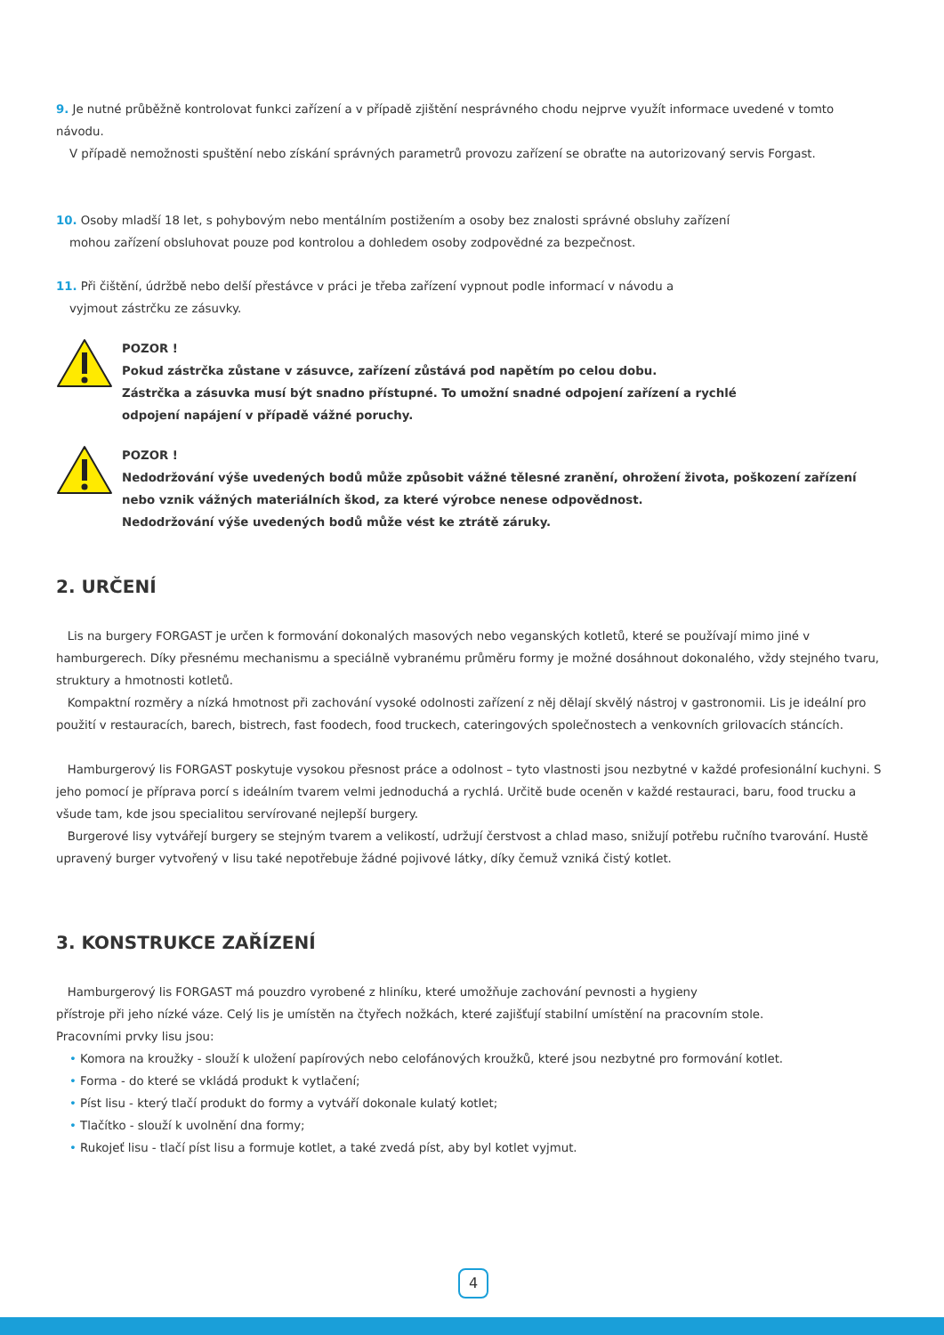9. Je nutné průběžně kontrolovat funkci zařízení a v případě zjištění nesprávného chodu nejprve využít informace uvedené v tomto návodu.
V případě nemožnosti spuštění nebo získání správných parametrů provozu zařízení se obraťte na autorizovaný servis Forgast.
10. Osoby mladší 18 let, s pohybovým nebo mentálním postižením a osoby bez znalosti správné obsluhy zařízení
mohou zařízení obsluhovat pouze pod kontrolou a dohledem osoby zodpovědné za bezpečnost.
11. Při čištění, údržbě nebo delší přestávce v práci je třeba zařízení vypnout podle informací v návodu a
vyjmout zástrčku ze zásuvky.
POZOR !
Pokud zástrčka zůstane v zásuvce, zařízení zůstává pod napětím po celou dobu.
Zástrčka a zásuvka musí být snadno přístupné. To umožní snadné odpojení zařízení a rychlé
odpojení napájení v případě vážné poruchy.
POZOR !
Nedodržování výše uvedených bodů může způsobit vážné tělesné zranění, ohrožení života, poškození zařízení nebo vznik vážných materiálních škod, za které výrobce nenese odpovědnost.
Nedodržování výše uvedených bodů může vést ke ztrátě záruky.
2. URČENÍ
Lis na burgery FORGAST je určen k formování dokonalých masových nebo veganských kotletů, které se používají mimo jiné v hamburgerech. Díky přesnému mechanismu a speciálně vybranému průměru formy je možné dosáhnout dokonalého, vždy stejného tvaru, struktury a hmotnosti kotletů.
Kompaktní rozměry a nízká hmotnost při zachování vysoké odolnosti zařízení z něj dělají skvělý nástroj v gastronomii. Lis je ideální pro použití v restauracích, barech, bistrech, fast foodech, food truckech, cateringových společnostech a venkovních grilovacích stáncích.
Hamburgerový lis FORGAST poskytuje vysokou přesnost práce a odolnost – tyto vlastnosti jsou nezbytné v každé profesionální kuchyni. S jeho pomocí je příprava porcí s ideálním tvarem velmi jednoduchá a rychlá. Určitě bude oceněn v každé restauraci, baru, food trucku a všude tam, kde jsou specialitou servírované nejlepší burgery.
Burgerové lisy vytvářejí burgery se stejným tvarem a velikostí, udržují čerstvost a chlad maso, snižují potřebu ručního tvarování. Hustě upravený burger vytvořený v lisu také nepotřebuje žádné pojivové látky, díky čemuž vzniká čistý kotlet.
3. KONSTRUKCE ZAŘÍZENÍ
Hamburgerový lis FORGAST má pouzdro vyrobené z hliníku, které umožňuje zachování pevnosti a hygieny
přístroje při jeho nízké váze. Celý lis je umístěn na čtyřech nožkách, které zajišťují stabilní umístění na pracovním stole.
Pracovními prvky lisu jsou:
• Komora na kroužky - slouží k uložení papírových nebo celofánových kroužků, které jsou nezbytné pro formování kotlet.
• Forma - do které se vkládá produkt k vytlačení;
• Píst lisu - který tlačí produkt do formy a vytváří dokonale kulatý kotlet;
• Tlačítko - slouží k uvolnění dna formy;
• Rukojeť lisu - tlačí píst lisu a formuje kotlet, a také zvedá píst, aby byl kotlet vyjmut.
4